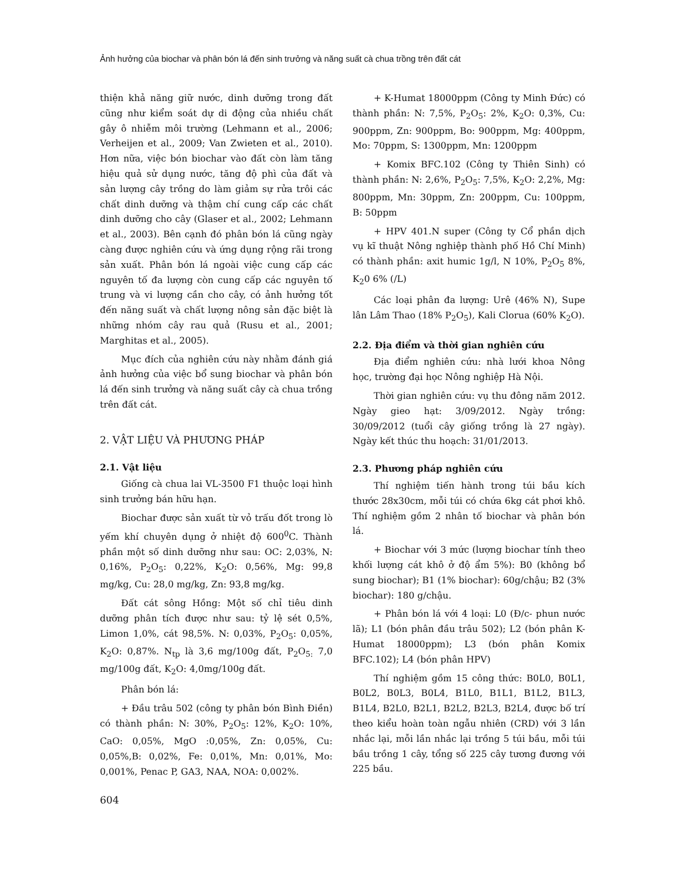Ảnh hưởng của biochar và phân bón lá đến sinh trưởng và năng suất cà chua trồng trên đất cát
thiện khả năng giữ nước, dinh dưỡng trong đất cũng như kiểm soát dự di động của nhiều chất gây ô nhiễm môi trường (Lehmann et al., 2006; Verheijen et al., 2009; Van Zwieten et al., 2010). Hơn nữa, việc bón biochar vào đất còn làm tăng hiệu quả sử dụng nước, tăng độ phì của đất và sản lượng cây trồng do làm giảm sự rửa trôi các chất dinh dưỡng và thậm chí cung cấp các chất dinh dưỡng cho cây (Glaser et al., 2002; Lehmann et al., 2003). Bên cạnh đó phân bón lá cũng ngày càng được nghiên cứu và ứng dụng rộng rãi trong sản xuất. Phân bón lá ngoài việc cung cấp các nguyên tố đa lượng còn cung cấp các nguyên tố trung và vi lượng cần cho cây, có ảnh hưởng tốt đến năng suất và chất lượng nông sản đặc biệt là những nhóm cây rau quả (Rusu et al., 2001; Marghitas et al., 2005).
Mục đích của nghiên cứu này nhằm đánh giá ảnh hưởng của việc bổ sung biochar và phân bón lá đến sinh trưởng và năng suất cây cà chua trồng trên đất cát.
2. VẬT LIỆU VÀ PHƯƠNG PHÁP
2.1. Vật liệu
Giống cà chua lai VL-3500 F1 thuộc loại hình sinh trưởng bán hữu hạn.
Biochar được sản xuất từ vỏ trấu đốt trong lò yếm khí chuyên dụng ở nhiệt độ 600<sup>0</sup>C. Thành phần một số dinh dưỡng như sau: OC: 2,03%, N: 0,16%, P<sub>2</sub>O<sub>5</sub>: 0,22%, K<sub>2</sub>O: 0,56%, Mg: 99,8 mg/kg, Cu: 28,0 mg/kg, Zn: 93,8 mg/kg.
Đất cát sông Hồng: Một số chỉ tiêu dinh dưỡng phân tích được như sau: tỷ lệ sét 0,5%, Limon 1,0%, cát 98,5%. N: 0,03%, P<sub>2</sub>O<sub>5</sub>: 0,05%, K<sub>2</sub>O: 0,87%. N<sub>tp</sub> là 3,6 mg/100g đất, P<sub>2</sub>O<sub>5:</sub> 7,0 mg/100g đất, K<sub>2</sub>O: 4,0mg/100g đất.
Phân bón lá:
+ Đầu trâu 502 (công ty phân bón Bình Điền) có thành phần: N: 30%, P<sub>2</sub>O<sub>5</sub>: 12%, K<sub>2</sub>O: 10%, CaO: 0,05%, MgO :0,05%, Zn: 0,05%, Cu: 0,05%,B: 0,02%, Fe: 0,01%, Mn: 0,01%, Mo: 0,001%, Penac P, GA3, NAA, NOA: 0,002%.
+ K-Humat 18000ppm (Công ty Minh Đức) có thành phần: N: 7,5%, P<sub>2</sub>O<sub>5</sub>: 2%, K<sub>2</sub>O: 0,3%, Cu: 900ppm, Zn: 900ppm, Bo: 900ppm, Mg: 400ppm, Mo: 70ppm, S: 1300ppm, Mn: 1200ppm
+ Komix BFC.102 (Công ty Thiên Sinh) có thành phần: N: 2,6%, P<sub>2</sub>O<sub>5</sub>: 7,5%, K<sub>2</sub>O: 2,2%, Mg: 800ppm, Mn: 30ppm, Zn: 200ppm, Cu: 100ppm, B: 50ppm
+ HPV 401.N super (Công ty Cổ phần dịch vụ kĩ thuật Nông nghiệp thành phố Hồ Chí Minh) có thành phần: axit humic 1g/l, N 10%, P<sub>2</sub>O<sub>5</sub> 8%, K<sub>2</sub>0 6% (/L)
Các loại phân đa lượng: Urê (46% N), Supe lân Lâm Thao (18% P<sub>2</sub>O<sub>5</sub>), Kali Clorua (60% K<sub>2</sub>O).
2.2. Địa điểm và thời gian nghiên cứu
Địa điểm nghiên cứu: nhà lưới khoa Nông học, trường đại học Nông nghiệp Hà Nội.
Thời gian nghiên cứu: vụ thu đông năm 2012. Ngày gieo hạt: 3/09/2012. Ngày trồng: 30/09/2012 (tuổi cây giống trồng là 27 ngày). Ngày kết thúc thu hoạch: 31/01/2013.
2.3. Phương pháp nghiên cứu
Thí nghiệm tiến hành trong túi bầu kích thước 28x30cm, mỗi túi có chứa 6kg cát phơi khô. Thí nghiệm gồm 2 nhân tố biochar và phân bón lá.
+ Biochar với 3 mức (lượng biochar tính theo khối lượng cát khô ở độ ẩm 5%): B0 (không bổ sung biochar); B1 (1% biochar): 60g/chậu; B2 (3% biochar): 180 g/chậu.
+ Phân bón lá với 4 loại: L0 (Đ/c- phun nước lã); L1 (bón phân đầu trâu 502); L2 (bón phân K- Humat 18000ppm); L3 (bón phân Komix BFC.102); L4 (bón phân HPV)
Thí nghiệm gồm 15 công thức: B0L0, B0L1, B0L2, B0L3, B0L4, B1L0, B1L1, B1L2, B1L3, B1L4, B2L0, B2L1, B2L2, B2L3, B2L4, được bố trí theo kiểu hoàn toàn ngẫu nhiên (CRD) với 3 lần nhắc lại, mỗi lần nhắc lại trồng 5 túi bầu, mỗi túi bầu trồng 1 cây, tổng số 225 cây tương đương với 225 bầu.
604